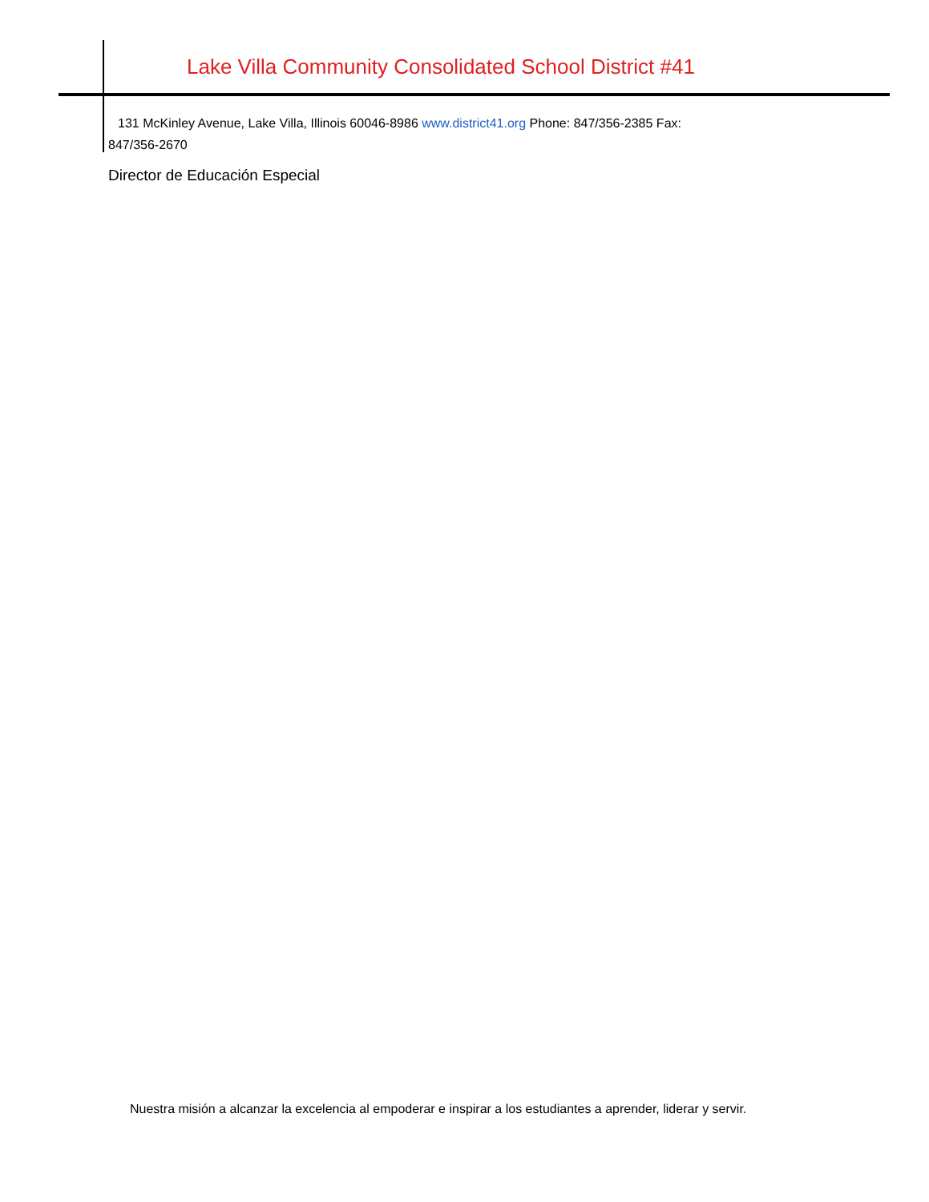Lake Villa Community Consolidated School District #41
131 McKinley Avenue, Lake Villa, Illinois 60046-8986 www.district41.org Phone: 847/356-2385 Fax:
847/356-2670
Director de Educación Especial
Nuestra misión a alcanzar la excelencia al empoderar e inspirar a los estudiantes a aprender, liderar y servir.